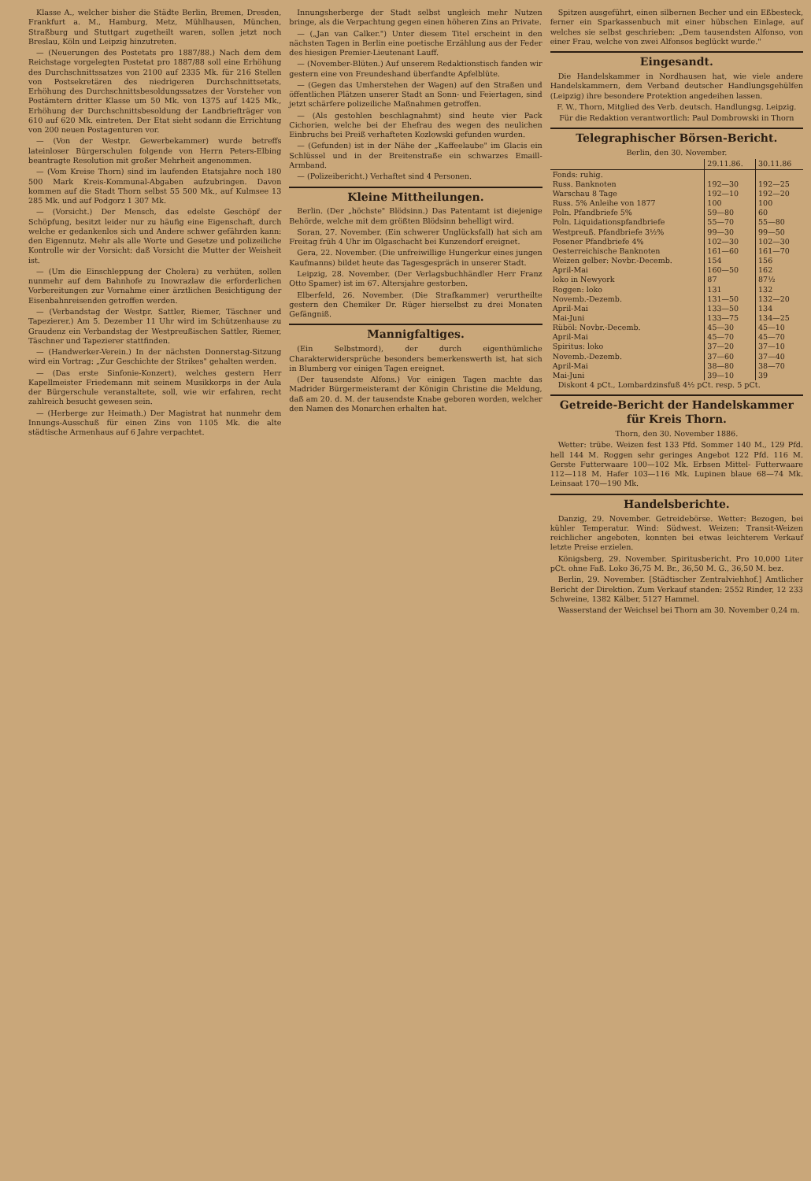Klasse A., welcher bisher die Städte Berlin, Bremen, Dresden, Frankfurt a. M., Hamburg, Metz, Mühlhausen, München, Straßburg und Stuttgart zugetheilt waren, sollen jetzt noch Breslau, Köln und Leipzig hinzutreten.
— (Neuerungen des Postetats pro 1887/88.) Nach dem dem Reichstage vorgelegten Postetat pro 1887/88 soll eine Erhöhung des Durchschnittssatzes von 2100 auf 2335 Mk. für 216 Stellen von Postsekretären des niedrigeren Durchschnittsetats, Erhöhung des Durchschnittsbesoldungssatzes der Vorsteher von Postämtern dritter Klasse um 50 Mk. von 1375 auf 1425 Mk., Erhöhung der Durchschnittsbesoldung der Landbriefträger von 610 auf 620 Mk. eintreten. Der Etat sieht sodann die Errichtung von 200 neuen Postagenturen vor.
— (Von der Westpr. Gewerbekammer) wurde betreffs lateinloser Bürgerschulen folgende von Herrn Peters-Elbing beantragte Resolution mit großer Mehrheit angenommen.
— (Vom Kreise Thorn) sind im laufenden Etatsjahre noch 180 500 Mark Kreis-Kommunal-Abgaben aufzubringen. Davon kommen auf die Stadt Thorn selbst 55 500 Mk., auf Kulmsee 13 285 Mk. und auf Podgorz 1 307 Mk.
— (Vorsicht.) Der Mensch, das edelste Geschöpf der Schöpfung, besitzt leider nur zu häufig eine Eigenschaft, durch welche er gedankenlos sich und Andere schwer gefährden kann: den Eigennutz. Mehr als alle Worte und Gesetze und polizeiliche Kontrolle wir der Vorsicht: daß Vorsicht die Mutter der Weisheit ist.
— (Um die Einschleppung der Cholera) zu verhüten, sollen nunmehr auf dem Bahnhofe zu Inowrazlaw die erforderlichen Vorbereitungen zur Vornahme einer ärztlichen Besichtigung der Eisenbahnreisenden getroffen werden.
— (Verbandstag der Westpr. Sattler, Riemer, Täschner und Tapezierer.) Am 5. Dezember 11 Uhr wird im Schützenhause zu Graudenz ein Verbandstag der Westpreußischen Sattler, Riemer, Täschner und Tapezierer stattfinden.
— (Handwerker-Verein.) In der nächsten Donnerstag-Sitzung wird ein Vortrag: „Zur Geschichte der Strikes" gehalten werden.
— (Das erste Sinfonie-Konzert), welches gestern Herr Kapellmeister Friedemann mit seinem Musikkorps in der Aula der Bürgerschule veranstaltete, soll, wie wir erfahren, recht zahlreich besucht gewesen sein.
— (Herberge zur Heimath.) Der Magistrat hat nunmehr dem Innungs-Ausschuß für einen Zins von 1105 Mk. die alte städtische Armenhaus auf 6 Jahre verpachtet.
Innungsherberge der Stadt selbst ungleich mehr Nutzen bringe, als die Verpachtung gegen einen höheren Zins an Private.
— („Jan van Calker.") Unter diesem Titel erscheint in den nächsten Tagen in Berlin eine poetische Erzählung aus der Feder des hiesigen Premier-Lieutenant Lauff.
— (November-Blüten.) Auf unserem Redaktionstisch fanden wir gestern eine von Freundeshand überfandte Apfelblüte.
— (Gegen das Umherstehen der Wagen) auf den Straßen und öffentlichen Plätzen unserer Stadt an Sonn- und Feiertagen, sind jetzt schärfere polizeiliche Maßnahmen getroffen.
— (Als gestohlen beschlagnahmt) sind heute vier Pack Cichorien, welche bei der Ehefrau des wegen des neulichen Einbruchs bei Preiß verhafteten Kozlowski gefunden wurden.
— (Gefunden) ist in der Nähe der „Kaffeelaube" im Glacis ein Schlüssel und in der Breitenstraße ein schwarzes Emaill-Armband.
— (Polizeibericht.) Verhaftet sind 4 Personen.
Kleine Mittheilungen.
Berlin. (Der „höchste" Blödsinn.) Das Patentamt ist diejenige Behörde, welche mit dem größten Blödsinn behelligt wird.
Soran, 27. November. (Ein schwerer Unglücksfall) hat sich am Freitag früh 4 Uhr im Olgaschacht bei Kunzendorf ereignet.
Gera, 22. November. (Die unfreiwillige Hungerkur eines jungen Kaufmanns) bildet heute das Tagesgespräch in unserer Stadt.
Leipzig, 28. November. (Der Verlagsbuchhändler Herr Franz Otto Spamer) ist im 67. Altersjahre gestorben.
Elberfeld, 26. November. (Die Strafkammer) verurtheilte gestern den Chemiker Dr. Rüger hierselbst zu drei Monaten Gefängniß.
Mannigfaltiges.
(Ein Selbstmord), der durch eigenthümliche Charakterwidersprüche besonders bemerkenswerth ist, hat sich in Blumberg vor einigen Tagen ereignet.
(Der tausendste Alfons.) Vor einigen Tagen machte das Madrider Bürgermeisteramt der Königin Christine die Meldung, daß am 20. d. M. der tausendste Knabe geboren worden, welcher den Namen des Monarchen erhalten hat.
Spitzen ausgeführt, einen silbernen Becher und ein Eßbesteck, ferner ein Sparkassenbuch mit einer hübschen Einlage, auf welches sie selbst geschrieben: „Dem tausendsten Alfonso, von einer Frau, welche von zwei Alfonsos beglückt wurde."
Eingesandt.
Die Handelskammer in Nordhausen hat, wie viele andere Handelskammern, dem Verband deutscher Handlungsgehülfen (Leipzig) ihre besondere Protektion angedeihen lassen.
F. W., Thorn, Mitglied des Verb. deutsch. Handlungsg. Leipzig.
Für die Redaktion verantwortlich: Paul Dombrowski in Thorn
Telegraphischer Börsen-Bericht.
Berlin, den 30. November.
| | 29.11.86. | 30.11.86 |
| --- | --- | --- |
| Fonds: ruhig. | | |
| Russ. Banknoten | 192—30 | 192—25 |
| Warschau 8 Tage | 192—10 | 192—20 |
| Russ. 5% Anleihe von 1877 | 100 | 100 |
| Poln. Pfandbriefe 5% | 59—80 | 60 |
| Poln. Liquidationspfandbriefe | 55—70 | 55—80 |
| Westpreuß. Pfandbriefe 3½% | 99—30 | 99—50 |
| Posener Pfandbriefe 4% | 102—30 | 102—30 |
| Oesterreichische Banknoten | 161—60 | 161—70 |
| Weizen gelber: Novbr.-Decemb. | 154 | 156 |
| April-Mai | 160—50 | 162 |
| loko in Newyork | 87 | 87½ |
| Roggen: loko | 131 | 132 |
| Novemb.-Dezemb. | 131—50 | 132—20 |
| April-Mai | 133—50 | 134 |
| Mai-Juni | 133—75 | 134—25 |
| Rüböl: Novbr.-Decemb. | 45—30 | 45—10 |
| April-Mai | 45—70 | 45—70 |
| Spiritus: loko | 37—20 | 37—10 |
| Novemb.-Dezemb. | 37—60 | 37—40 |
| April-Mai | 38—80 | 38—70 |
| Mai-Juni | 39—10 | 39 |
Diskont 4 pCt., Lombardzinsfuß 4½ pCt. resp. 5 pCt.
Getreide-Bericht der Handelskammer für Kreis Thorn.
Thorn, den 30. November 1886.
Wetter: trübe. Weizen fest 133 Pfd. Sommer 140 M., 129 Pfd. hell 144 M. Roggen sehr geringes Angebot 122 Pfd. 116 M. Gerste Futterwaare 100—102 Mk. Erbsen Mittel- Futterwaare 112—118 M. Hafer 103—116 Mk. Lupinen blaue 68—74 Mk. Leinsaat 170—190 Mk.
Handelsberichte.
Danzig, 29. November. Getreidebörse. Wetter: Bezogen, bei kühler Temperatur. Wind: Südwest. Weizen: Transit-Weizen reichlicher angeboten, konnten bei etwas leichterem Verkauf letzte Preise erzielen.
Königsberg, 29. November. Spiritusbericht. Pro 10,000 Liter pCt. ohne Faß. Loko 36,75 M. Br., 36,50 M. G., 36,50 M. bez.
Berlin, 29. November. [Städtischer Zentralviehhof.] Amtlicher Bericht der Direktion. Zum Verkauf standen: 2552 Rinder, 12 233 Schweine, 1382 Kälber, 5127 Hammel.
Wasserstand der Weichsel bei Thorn am 30. November 0,24 m.